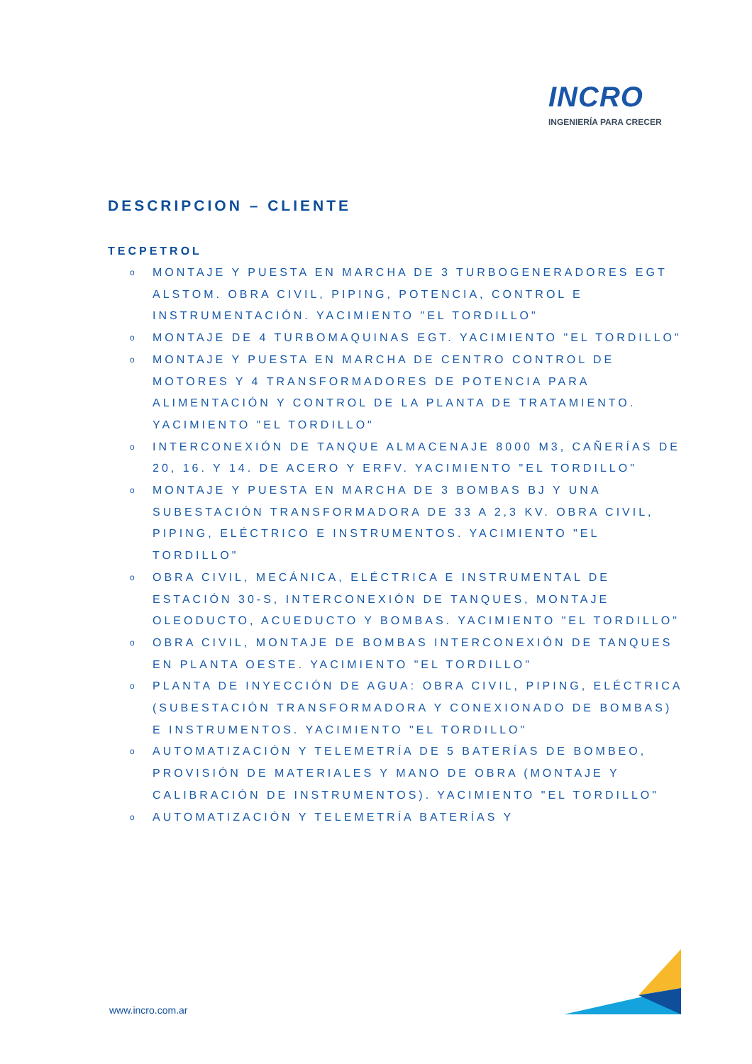INCRO
INGENIERÍA PARA CRECER
DESCRIPCION – CLIENTE
TECPETROL
o MONTAJE Y PUESTA EN MARCHA DE 3 TURBOGENERADORES EGT ALSTOM. OBRA CIVIL, PIPING, POTENCIA, CONTROL E INSTRUMENTACIÓN. YACIMIENTO "EL TORDILLO"
o MONTAJE DE 4 TURBOMAQUINAS EGT. YACIMIENTO "EL TORDILLO"
o MONTAJE Y PUESTA EN MARCHA DE CENTRO CONTROL DE MOTORES Y 4 TRANSFORMADORES DE POTENCIA PARA ALIMENTACIÓN Y CONTROL DE LA PLANTA DE TRATAMIENTO. YACIMIENTO "EL TORDILLO"
o INTERCONEXIÓN DE TANQUE ALMACENAJE 8000 M3, CAÑERÍAS DE 20, 16. Y 14. DE ACERO Y ERFV. YACIMIENTO "EL TORDILLO"
o MONTAJE Y PUESTA EN MARCHA DE 3 BOMBAS BJ Y UNA SUBESTACIÓN TRANSFORMADORA DE 33 A 2,3 KV. OBRA CIVIL, PIPING, ELÉCTRICO E INSTRUMENTOS. YACIMIENTO "EL TORDILLO"
o OBRA CIVIL, MECÁNICA, ELÉCTRICA E INSTRUMENTAL DE ESTACIÓN 30-S, INTERCONEXIÓN DE TANQUES, MONTAJE OLEODUCTO, ACUEDUCTO Y BOMBAS. YACIMIENTO "EL TORDILLO"
o OBRA CIVIL, MONTAJE DE BOMBAS INTERCONEXIÓN DE TANQUES EN PLANTA OESTE. YACIMIENTO "EL TORDILLO"
o PLANTA DE INYECCIÓN DE AGUA: OBRA CIVIL, PIPING, ELÉCTRICA (SUBESTACIÓN TRANSFORMADORA Y CONEXIONADO DE BOMBAS) E INSTRUMENTOS. YACIMIENTO "EL TORDILLO"
o AUTOMATIZACIÓN Y TELEMETRÍA DE 5 BATERÍAS DE BOMBEO, PROVISIÓN DE MATERIALES Y MANO DE OBRA (MONTAJE Y CALIBRACIÓN DE INSTRUMENTOS). YACIMIENTO "EL TORDILLO"
o AUTOMATIZACIÓN Y TELEMETRÍA BATERÍAS Y
www.incro.com.ar